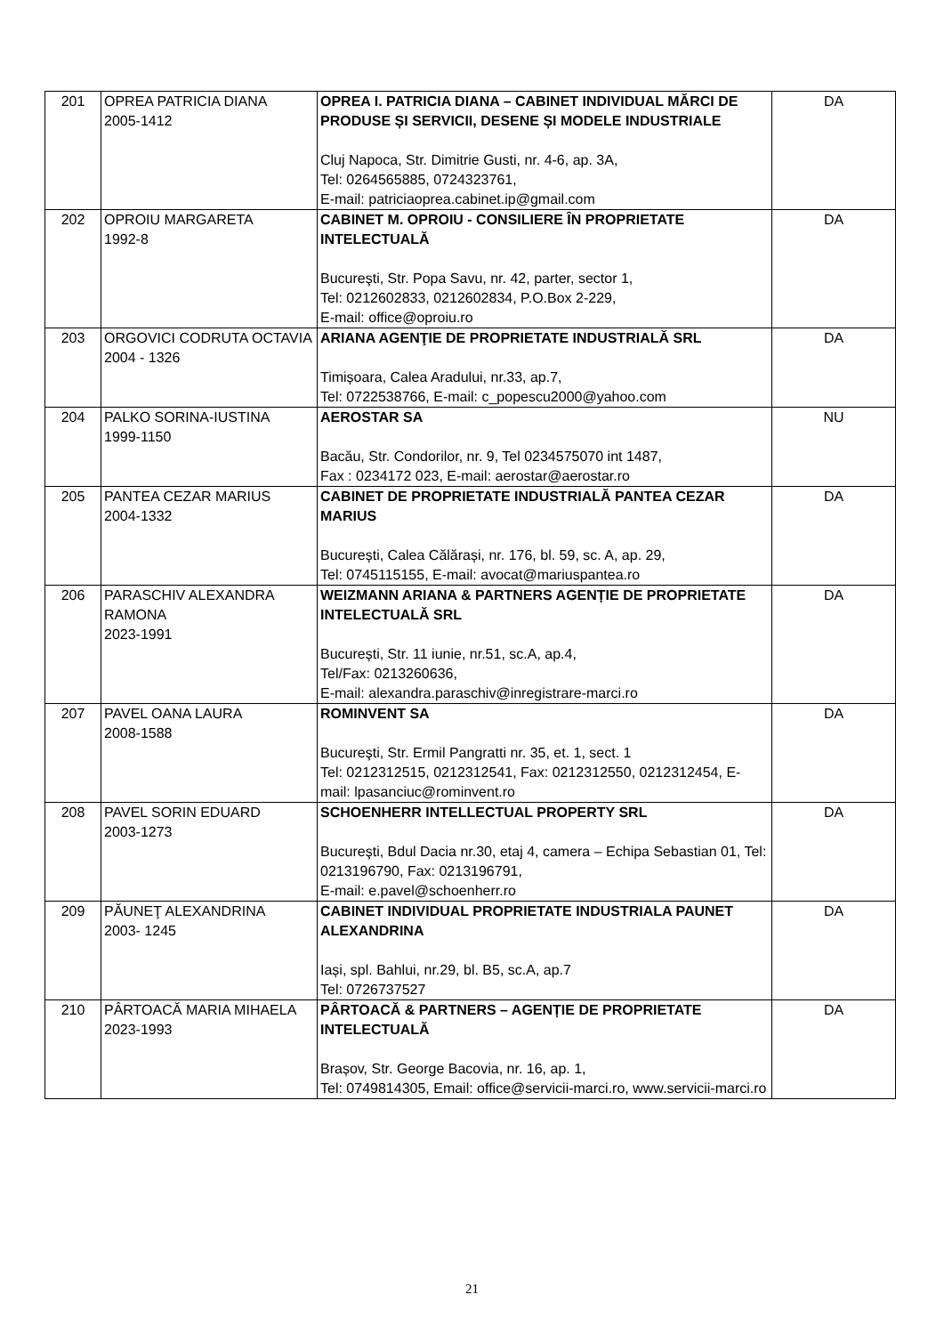| 201 | OPREA PATRICIA DIANA 2005-1412 | OPREA I. PATRICIA DIANA – CABINET INDIVIDUAL MĂRCI DE PRODUSE ȘI SERVICII, DESENE ȘI MODELE INDUSTRIALE Cluj Napoca, Str. Dimitrie Gusti, nr. 4-6, ap. 3A, Tel: 0264565885, 0724323761, E-mail: patriciaoprea.cabinet.ip@gmail.com | DA |
| 202 | OPROIU MARGARETA 1992-8 | CABINET M. OPROIU - CONSILIERE ÎN PROPRIETATE INTELECTUALĂ Bucureşti, Str. Popa Savu, nr. 42, parter, sector 1, Tel: 0212602833, 0212602834, P.O.Box 2-229, E-mail: office@oproiu.ro | DA |
| 203 | ORGOVICI CODRUTA OCTAVIA 2004 - 1326 | ARIANA AGENŢIE DE PROPRIETATE INDUSTRIALĂ SRL Timișoara, Calea Aradului, nr.33, ap.7, Tel: 0722538766, E-mail: c_popescu2000@yahoo.com | DA |
| 204 | PALKO SORINA-IUSTINA 1999-1150 | AEROSTAR SA Bacău, Str. Condorilor, nr. 9, Tel 0234575070 int 1487, Fax : 0234172 023, E-mail: aerostar@aerostar.ro | NU |
| 205 | PANTEA CEZAR MARIUS 2004-1332 | CABINET DE PROPRIETATE INDUSTRIALĂ PANTEA CEZAR MARIUS București, Calea Călărași, nr. 176, bl. 59, sc. A, ap. 29, Tel: 0745115155, E-mail: avocat@mariuspantea.ro | DA |
| 206 | PARASCHIV ALEXANDRA RAMONA 2023-1991 | WEIZMANN ARIANA & PARTNERS AGENȚIE DE PROPRIETATE INTELECTUALĂ SRL București, Str. 11 iunie, nr.51, sc.A, ap.4, Tel/Fax: 0213260636, E-mail: alexandra.paraschiv@inregistrare-marci.ro | DA |
| 207 | PAVEL OANA LAURA 2008-1588 | ROMINVENT SA Bucureşti, Str. Ermil Pangratti nr. 35, et. 1, sect. 1 Tel: 0212312515, 0212312541, Fax: 0212312550, 0212312454, E-mail: lpasanciuc@rominvent.ro | DA |
| 208 | PAVEL SORIN EDUARD 2003-1273 | SCHOENHERR INTELLECTUAL PROPERTY SRL Bucureşti, Bdul Dacia nr.30, etaj 4, camera – Echipa Sebastian 01, Tel: 0213196790, Fax: 0213196791, E-mail: e.pavel@schoenherr.ro | DA |
| 209 | PĂUNEŢ ALEXANDRINA 2003- 1245 | CABINET INDIVIDUAL PROPRIETATE INDUSTRIALA PAUNET ALEXANDRINA Iași, spl. Bahlui, nr.29, bl. B5, sc.A, ap.7 Tel: 0726737527 | DA |
| 210 | PÂRTOACĂ MARIA MIHAELA 2023-1993 | PÂRTOACĂ & PARTNERS – AGENȚIE DE PROPRIETATE INTELECTUALĂ Brașov, Str. George Bacovia, nr. 16, ap. 1, Tel: 0749814305, Email: office@servicii-marci.ro, www.servicii-marci.ro | DA |
21